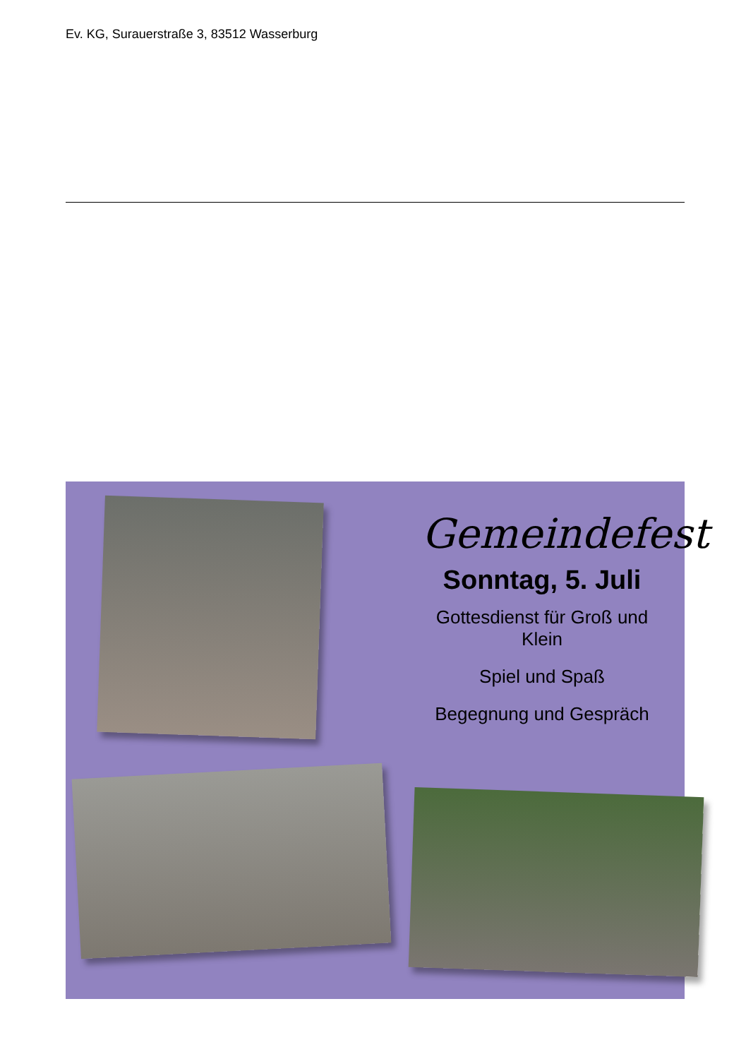Ev. KG, Surauerstraße 3, 83512 Wasserburg
Gemeindefest
Sonntag, 5. Juli
Gottesdienst für Groß und Klein
Spiel und Spaß
Begegnung und Gespräch